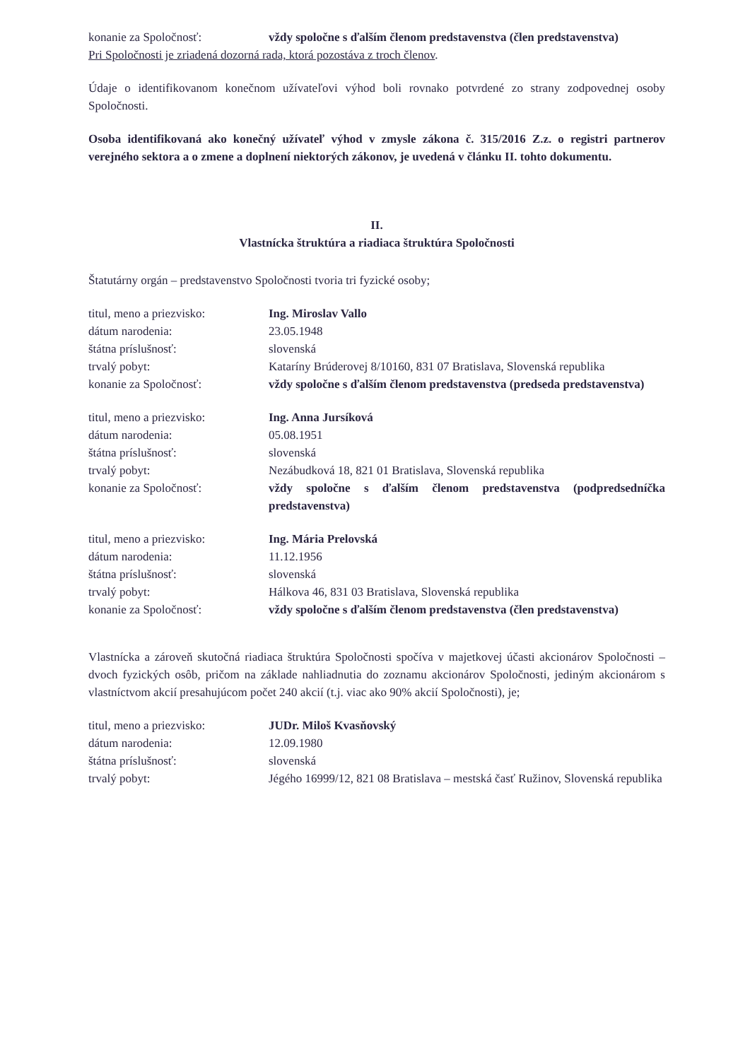konanie za Spoločnosť: vždy spoločne s ďalším členom predstavenstva (člen predstavenstva)
Pri Spoločnosti je zriadená dozorná rada, ktorá pozostáva z troch členov.
Údaje o identifikovanom konečnom užívateľovi výhod boli rovnako potvrdené zo strany zodpovednej osoby Spoločnosti.
Osoba identifikovaná ako konečný užívateľ výhod v zmysle zákona č. 315/2016 Z.z. o registri partnerov verejného sektora a o zmene a doplnení niektorých zákonov, je uvedená v článku II. tohto dokumentu.
II.
Vlastnícka štruktúra a riadiaca štruktúra Spoločnosti
Štatutárny orgán – predstavenstvo Spoločnosti tvoria tri fyzické osoby;
titul, meno a priezvisko: Ing. Miroslav Vallo
dátum narodenia: 23.05.1948
štátna príslušnosť: slovenská
trvalý pobyt: Kataríny Brúderovej 8/10160, 831 07 Bratislava, Slovenská republika
konanie za Spoločnosť: vždy spoločne s ďalším členom predstavenstva (predseda predstavenstva)
titul, meno a priezvisko: Ing. Anna Jursíková
dátum narodenia: 05.08.1951
štátna príslušnosť: slovenská
trvalý pobyt: Nezábudková 18, 821 01 Bratislava, Slovenská republika
konanie za Spoločnosť: vždy spoločne s ďalším členom predstavenstva (podpredsedníčka predstavenstva)
titul, meno a priezvisko: Ing. Mária Prelovská
dátum narodenia: 11.12.1956
štátna príslušnosť: slovenská
trvalý pobyt: Hálkova 46, 831 03 Bratislava, Slovenská republika
konanie za Spoločnosť: vždy spoločne s ďalším členom predstavenstva (člen predstavenstva)
Vlastnícka a zároveň skutočná riadiaca štruktúra Spoločnosti spočíva v majetkovej účasti akcionárov Spoločnosti – dvoch fyzických osôb, pričom na základe nahliadnutia do zoznamu akcionárov Spoločnosti, jediným akcionárom s vlastníctvom akcií presahujúcom počet 240 akcií (t.j. viac ako 90% akcií Spoločnosti), je;
titul, meno a priezvisko: JUDr. Miloš Kvasňovský
dátum narodenia: 12.09.1980
štátna príslušnosť: slovenská
trvalý pobyt: Jégého 16999/12, 821 08 Bratislava – mestská časť Ružinov, Slovenská republika